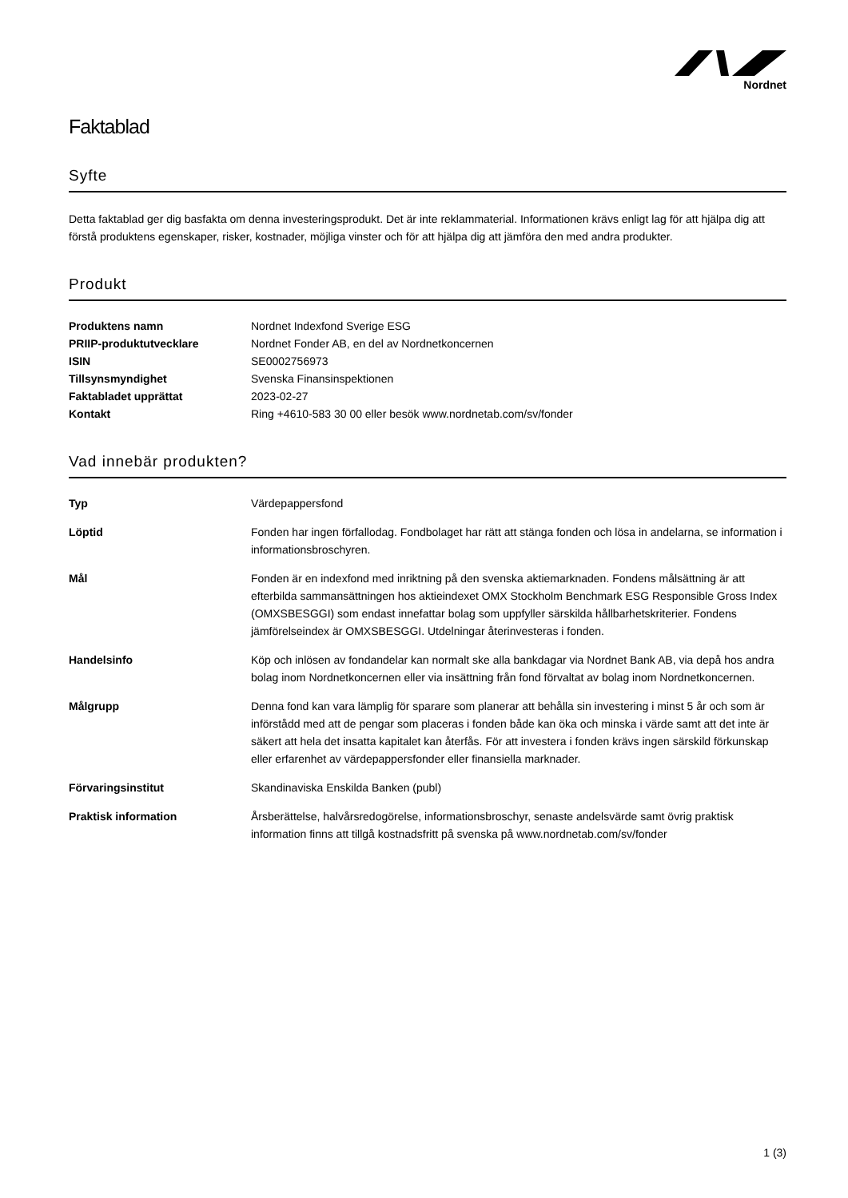Nordnet
Faktablad
Syfte
Detta faktablad ger dig basfakta om denna investeringsprodukt. Det är inte reklammaterial. Informationen krävs enligt lag för att hjälpa dig att förstå produktens egenskaper, risker, kostnader, möjliga vinster och för att hjälpa dig att jämföra den med andra produkter.
Produkt
| Produktens namn | Nordnet Indexfond Sverige ESG |
| PRIIP-produktutvecklare | Nordnet Fonder AB, en del av Nordnetkoncernen |
| ISIN | SE0002756973 |
| Tillsynsmyndighet | Svenska Finansinspektionen |
| Faktabladet upprättat | 2023-02-27 |
| Kontakt | Ring +4610-583 30 00 eller besök www.nordnetab.com/sv/fonder |
Vad innebär produkten?
| Typ | Värdepappersfond |
| Löptid | Fonden har ingen förfallodag. Fondbolaget har rätt att stänga fonden och lösa in andelarna, se information i informationsbroschyren. |
| Mål | Fonden är en indexfond med inriktning på den svenska aktiemarknaden. Fondens målsättning är att efterbilda sammansättningen hos aktieindexet OMX Stockholm Benchmark ESG Responsible Gross Index (OMXSBESGGI) som endast innefattar bolag som uppfyller särskilda hållbarhetskriterier. Fondens jämförelseindex är OMXSBESGGI. Utdelningar återinvesteras i fonden. |
| Handelsinfo | Köp och inlösen av fondandelar kan normalt ske alla bankdagar via Nordnet Bank AB, via depå hos andra bolag inom Nordnetkoncernen eller via insättning från fond förvaltat av bolag inom Nordnetkoncernen. |
| Målgrupp | Denna fond kan vara lämplig för sparare som planerar att behålla sin investering i minst 5 år och som är införstådd med att de pengar som placeras i fonden både kan öka och minska i värde samt att det inte är säkert att hela det insatta kapitalet kan återfås. För att investera i fonden krävs ingen särskild förkunskap eller erfarenhet av värdepappersfonder eller finansiella marknader. |
| Förvaringsinstitut | Skandinaviska Enskilda Banken (publ) |
| Praktisk information | Årsberättelse, halvårsredogörelse, informationsbroschyr, senaste andelsvärde samt övrig praktisk information finns att tillgå kostnadsfritt på svenska på www.nordnetab.com/sv/fonder |
1 (3)